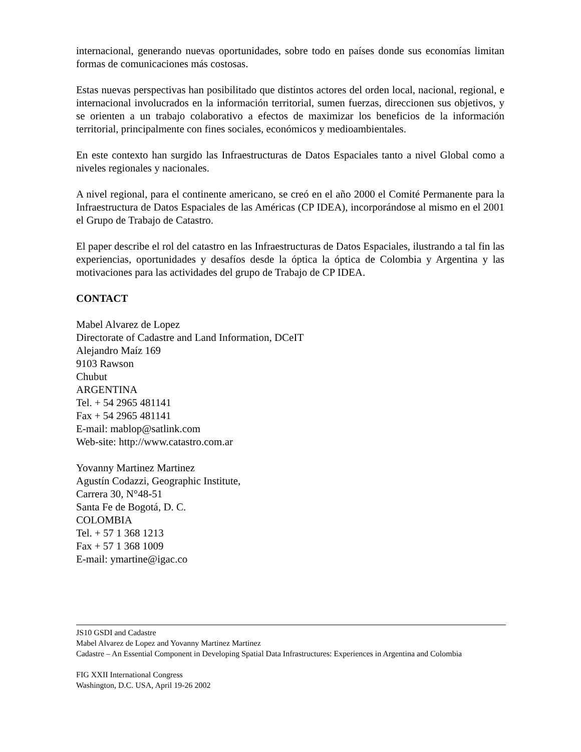internacional, generando nuevas oportunidades, sobre todo en países donde sus economías limitan formas de comunicaciones más costosas.
Estas nuevas perspectivas han posibilitado que distintos actores del orden local, nacional, regional, e internacional involucrados en la información territorial, sumen fuerzas, direccionen sus objetivos, y se orienten a un trabajo colaborativo a efectos de maximizar los beneficios de la información territorial, principalmente con fines sociales, económicos y medioambientales.
En este contexto han surgido las Infraestructuras de Datos Espaciales tanto a nivel Global como a niveles regionales y nacionales.
A nivel regional, para el continente americano, se creó en el año 2000 el Comité Permanente para la Infraestructura de Datos Espaciales de las Américas (CP IDEA), incorporándose al mismo en el 2001 el Grupo de Trabajo de Catastro.
El paper describe el rol del catastro en las Infraestructuras de Datos Espaciales, ilustrando a tal fin las experiencias, oportunidades y desafíos desde la óptica la óptica de Colombia y Argentina y las motivaciones para las actividades del grupo de Trabajo de CP IDEA.
CONTACT
Mabel Alvarez de Lopez
Directorate of Cadastre and Land Information, DCeIT
Alejandro Maíz 169
9103 Rawson
Chubut
ARGENTINA
Tel. + 54 2965 481141
Fax + 54 2965 481141
E-mail: mablop@satlink.com
Web-site: http://www.catastro.com.ar
Yovanny Martinez Martinez
Agustín Codazzi, Geographic Institute,
Carrera 30, N°48-51
Santa Fe de Bogotá, D. C.
COLOMBIA
Tel. + 57 1 368 1213
Fax + 57 1 368 1009
E-mail: ymartine@igac.co
JS10 GSDI and Cadastre
Mabel Alvarez de Lopez and Yovanny Martinez Martinez
Cadastre – An Essential Component in Developing Spatial Data Infrastructures: Experiences in Argentina and Colombia
FIG XXII International Congress
Washington, D.C. USA, April 19-26 2002